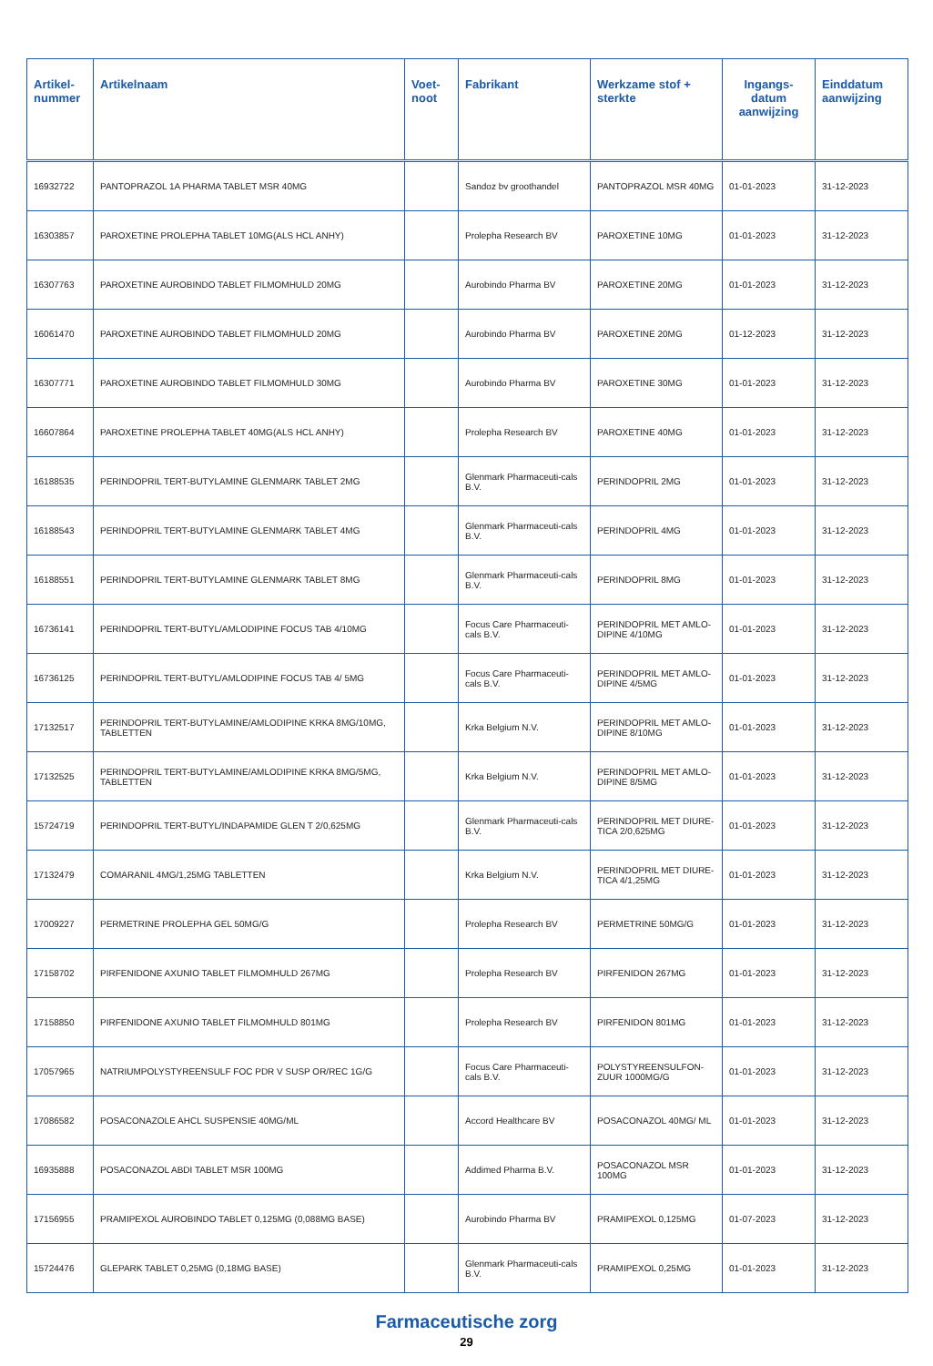| Artikel- nummer | Artikelnaam | Voet- noot | Fabrikant | Werkzame stof + sterkte | Ingangs- datum aanwijzing | Einddatum aanwijzing |
| --- | --- | --- | --- | --- | --- | --- |
| 16932722 | PANTOPRAZOL 1A PHARMA TABLET MSR 40MG | | Sandoz bv groothandel | PANTOPRAZOL MSR 40MG | 01-01-2023 | 31-12-2023 |
| 16303857 | PAROXETINE PROLEPHA TABLET 10MG(ALS HCL ANHY) | | Prolepha Research BV | PAROXETINE 10MG | 01-01-2023 | 31-12-2023 |
| 16307763 | PAROXETINE AUROBINDO TABLET FILMOMHULD 20MG | | Aurobindo Pharma BV | PAROXETINE 20MG | 01-01-2023 | 31-12-2023 |
| 16061470 | PAROXETINE AUROBINDO TABLET FILMOMHULD 20MG | | Aurobindo Pharma BV | PAROXETINE 20MG | 01-12-2023 | 31-12-2023 |
| 16307771 | PAROXETINE AUROBINDO TABLET FILMOMHULD 30MG | | Aurobindo Pharma BV | PAROXETINE 30MG | 01-01-2023 | 31-12-2023 |
| 16607864 | PAROXETINE PROLEPHA TABLET 40MG(ALS HCL ANHY) | | Prolepha Research BV | PAROXETINE 40MG | 01-01-2023 | 31-12-2023 |
| 16188535 | PERINDOPRIL TERT-BUTYLAMINE GLENMARK TABLET 2MG | | Glenmark Pharmaceuti-cals B.V. | PERINDOPRIL 2MG | 01-01-2023 | 31-12-2023 |
| 16188543 | PERINDOPRIL TERT-BUTYLAMINE GLENMARK TABLET 4MG | | Glenmark Pharmaceuti-cals B.V. | PERINDOPRIL 4MG | 01-01-2023 | 31-12-2023 |
| 16188551 | PERINDOPRIL TERT-BUTYLAMINE GLENMARK TABLET 8MG | | Glenmark Pharmaceuti-cals B.V. | PERINDOPRIL 8MG | 01-01-2023 | 31-12-2023 |
| 16736141 | PERINDOPRIL TERT-BUTYL/AMLODIPINE FOCUS TAB 4/10MG | | Focus Care Pharmaceuti-cals B.V. | PERINDOPRIL MET AMLO-DIPINE 4/10MG | 01-01-2023 | 31-12-2023 |
| 16736125 | PERINDOPRIL TERT-BUTYL/AMLODIPINE FOCUS TAB 4/ 5MG | | Focus Care Pharmaceuti-cals B.V. | PERINDOPRIL MET AMLO-DIPINE 4/5MG | 01-01-2023 | 31-12-2023 |
| 17132517 | PERINDOPRIL TERT-BUTYLAMINE/AMLODIPINE KRKA 8MG/10MG, TABLETTEN | | Krka Belgium N.V. | PERINDOPRIL MET AMLO-DIPINE 8/10MG | 01-01-2023 | 31-12-2023 |
| 17132525 | PERINDOPRIL TERT-BUTYLAMINE/AMLODIPINE KRKA 8MG/5MG, TABLETTEN | | Krka Belgium N.V. | PERINDOPRIL MET AMLO-DIPINE 8/5MG | 01-01-2023 | 31-12-2023 |
| 15724719 | PERINDOPRIL TERT-BUTYL/INDAPAMIDE GLEN T 2/0,625MG | | Glenmark Pharmaceuti-cals B.V. | PERINDOPRIL MET DIURE-TICA 2/0,625MG | 01-01-2023 | 31-12-2023 |
| 17132479 | COMARANIL 4MG/1,25MG TABLETTEN | | Krka Belgium N.V. | PERINDOPRIL MET DIURE-TICA 4/1,25MG | 01-01-2023 | 31-12-2023 |
| 17009227 | PERMETRINE PROLEPHA GEL 50MG/G | | Prolepha Research BV | PERMETRINE 50MG/G | 01-01-2023 | 31-12-2023 |
| 17158702 | PIRFENIDONE AXUNIO TABLET FILMOMHULD 267MG | | Prolepha Research BV | PIRFENIDON 267MG | 01-01-2023 | 31-12-2023 |
| 17158850 | PIRFENIDONE AXUNIO TABLET FILMOMHULD 801MG | | Prolepha Research BV | PIRFENIDON 801MG | 01-01-2023 | 31-12-2023 |
| 17057965 | NATRIUMPOLYSTYREENSULF FOC PDR V SUSP OR/REC 1G/G | | Focus Care Pharmaceuti-cals B.V. | POLYSTYREENSULFON-ZUUR 1000MG/G | 01-01-2023 | 31-12-2023 |
| 17086582 | POSACONAZOLE AHCL SUSPENSIE 40MG/ML | | Accord Healthcare BV | POSACONAZOL 40MG/ ML | 01-01-2023 | 31-12-2023 |
| 16935888 | POSACONAZOL ABDI TABLET MSR 100MG | | Addimed Pharma B.V. | POSACONAZOL MSR 100MG | 01-01-2023 | 31-12-2023 |
| 17156955 | PRAMIPEXOL AUROBINDO TABLET 0,125MG (0,088MG BASE) | | Aurobindo Pharma BV | PRAMIPEXOL 0,125MG | 01-07-2023 | 31-12-2023 |
| 15724476 | GLEPARK TABLET 0,25MG (0,18MG BASE) | | Glenmark Pharmaceuti-cals B.V. | PRAMIPEXOL 0,25MG | 01-01-2023 | 31-12-2023 |
Farmaceutische zorg
29